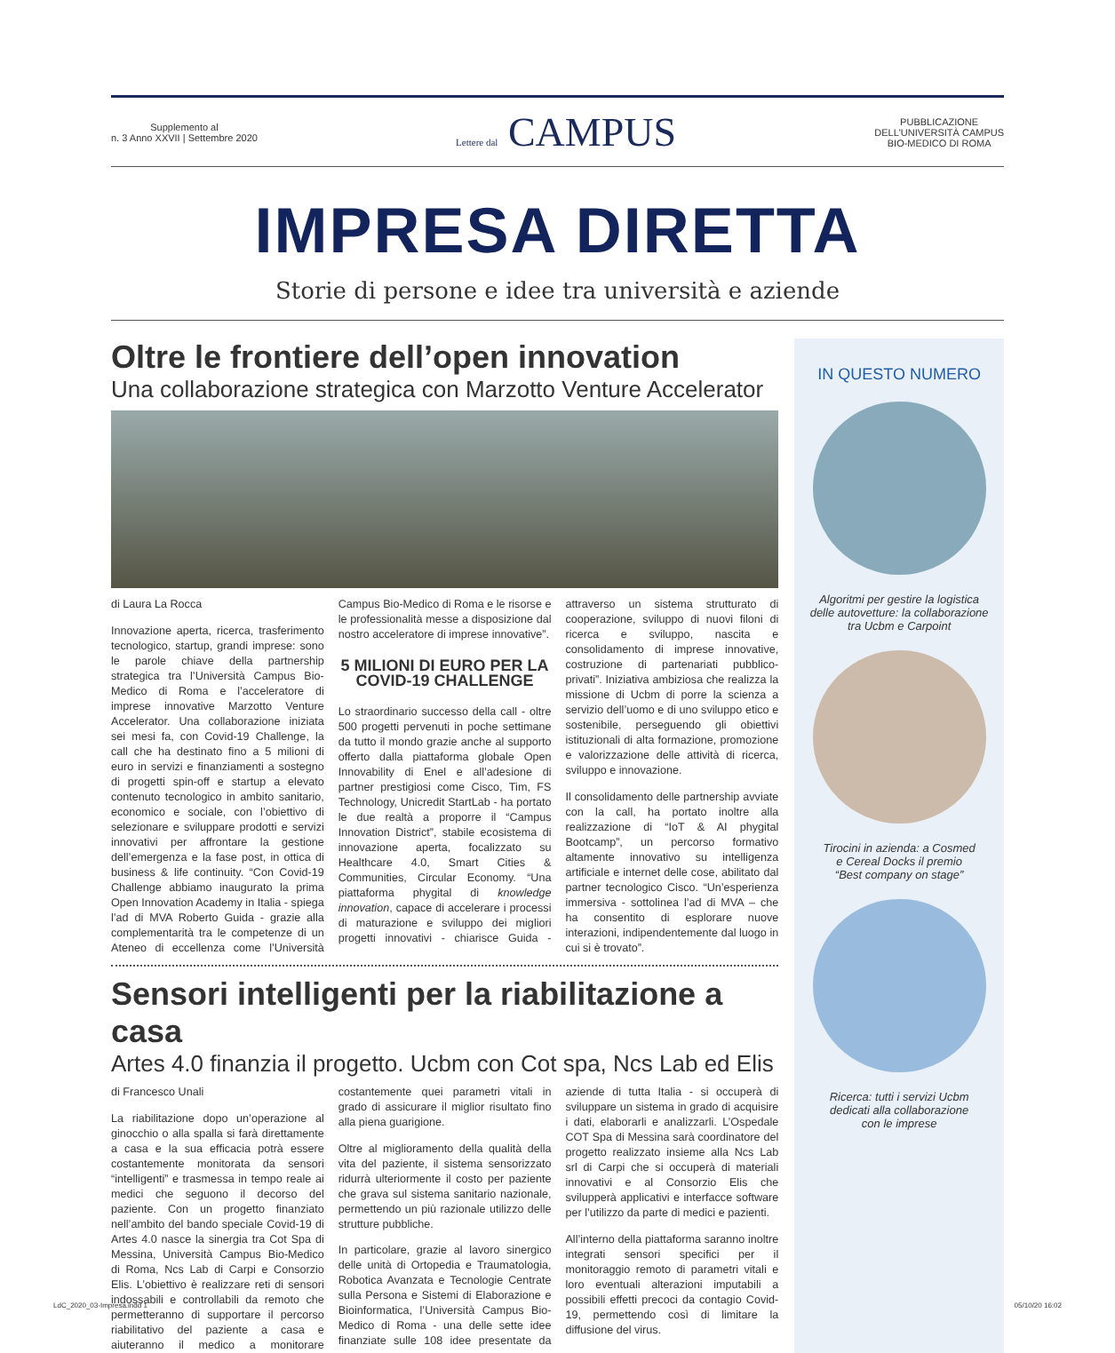Supplemento al
n. 3 Anno XXVII | Settembre 2020
Lettere dal CAMPUS
PUBBLICAZIONE
DELL'UNIVERSITÀ CAMPUS
BIO-MEDICO DI ROMA
IMPRESA DIRETTA
Storie di persone e idee tra università e aziende
Oltre le frontiere dell’open innovation
Una collaborazione strategica con Marzotto Venture Accelerator
di Laura La Rocca
Innovazione aperta, ricerca, trasferimento tecnologico, startup, grandi imprese: sono le parole chiave della partnership strategica tra l’Università Campus Bio-Medico di Roma e l’acceleratore di imprese innovative Marzotto Venture Accelerator. Una collaborazione iniziata sei mesi fa, con Covid-19 Challenge, la call che ha destinato fino a 5 milioni di euro in servizi e finanziamenti a sostegno di progetti spin-off e startup a elevato contenuto tecnologico in ambito sanitario, economico e sociale, con l’obiettivo di selezionare e sviluppare prodotti e servizi innovativi per affrontare la gestione dell’emergenza e la fase post, in ottica di business & life continuity. “Con Covid-19 Challenge abbiamo inaugurato la prima Open Innovation Academy in Italia - spiega l’ad di MVA Roberto Guida - grazie alla complementarità tra le competenze di un Ateneo di eccellenza come l’Università Campus Bio-Medico di Roma e le risorse e le professionalità messe a disposizione dal nostro acceleratore di imprese innovative”.
5 MILIONI DI EURO PER LA COVID-19 CHALLENGE
Lo straordinario successo della call - oltre 500 progetti pervenuti in poche settimane da tutto il mondo grazie anche al supporto offerto dalla piattaforma globale Open Innovability di Enel e all’adesione di partner prestigiosi come Cisco, Tim, FS Technology, Unicredit StartLab - ha portato le due realtà a proporre il “Campus Innovation District”, stabile ecosistema di innovazione aperta, focalizzato su Healthcare 4.0, Smart Cities & Communities, Circular Economy. “Una piattaforma phygital di knowledge innovation, capace di accelerare i processi di maturazione e sviluppo dei migliori progetti innovativi - chiarisce Guida - attraverso un sistema strutturato di cooperazione, sviluppo di nuovi filoni di ricerca e sviluppo, nascita e consolidamento di imprese innovative, costruzione di partenariati pubblico-privati”. Iniziativa ambiziosa che realizza la missione di Ucbm di porre la scienza a servizio dell’uomo e di uno sviluppo etico e sostenibile, perseguendo gli obiettivi istituzionali di alta formazione, promozione e valorizzazione delle attività di ricerca, sviluppo e innovazione.
Il consolidamento delle partnership avviate con la call, ha portato inoltre alla realizzazione di “IoT & AI phygital Bootcamp”, un percorso formativo altamente innovativo su intelligenza artificiale e internet delle cose, abilitato dal partner tecnologico Cisco. “Un’esperienza immersiva - sottolinea l’ad di MVA – che ha consentito di esplorare nuove interazioni, indipendentemente dal luogo in cui si è trovato”.
Sensori intelligenti per la riabilitazione a casa
Artes 4.0 finanzia il progetto. Ucbm con Cot spa, Ncs Lab ed Elis
di Francesco Unali
La riabilitazione dopo un’operazione al ginocchio o alla spalla si farà direttamente a casa e la sua efficacia potrà essere costantemente monitorata da sensori “intelligenti” e trasmessa in tempo reale ai medici che seguono il decorso del paziente. Con un progetto finanziato nell’ambito del bando speciale Covid-19 di Artes 4.0 nasce la sinergia tra Cot Spa di Messina, Università Campus Bio-Medico di Roma, Ncs Lab di Carpi e Consorzio Elis. L’obiettivo è realizzare reti di sensori indossabili e controllabili da remoto che permetteranno di supportare il percorso riabilitativo del paziente a casa e aiuteranno il medico a monitorare costantemente quei parametri vitali in grado di assicurare il miglior risultato fino alla piena guarigione.
Oltre al miglioramento della qualità della vita del paziente, il sistema sensorizzato ridurrà ulteriormente il costo per paziente che grava sul sistema sanitario nazionale, permettendo un più razionale utilizzo delle strutture pubbliche.
In particolare, grazie al lavoro sinergico delle unità di Ortopedia e Traumatologia, Robotica Avanzata e Tecnologie Centrate sulla Persona e Sistemi di Elaborazione e Bioinformatica, l’Università Campus Bio-Medico di Roma - una delle sette idee finanziate sulle 108 idee presentate da aziende di tutta Italia - si occuperà di sviluppare un sistema in grado di acquisire i dati, elaborarli e analizzarli. L’Ospedale COT Spa di Messina sarà coordinatore del progetto realizzato insieme alla Ncs Lab srl di Carpi che si occuperà di materiali innovativi e al Consorzio Elis che svilupperà applicativi e interfacce software per l’utilizzo da parte di medici e pazienti.
All’interno della piattaforma saranno inoltre integrati sensori specifici per il monitoraggio remoto di parametri vitali e loro eventuali alterazioni imputabili a possibili effetti precoci da contagio Covid-19, permettendo così di limitare la diffusione del virus.
IN QUESTO NUMERO
Algoritmi per gestire la logistica
delle autovetture: la collaborazione
tra Ucbm e Carpoint
Tirocini in azienda: a Cosmed
e Cereal Docks il premio
“Best company on stage”
Ricerca: tutti i servizi Ucbm
dedicati alla collaborazione
con le imprese
LdC_2020_03-Impresa.indd 1 05/10/20 16:02